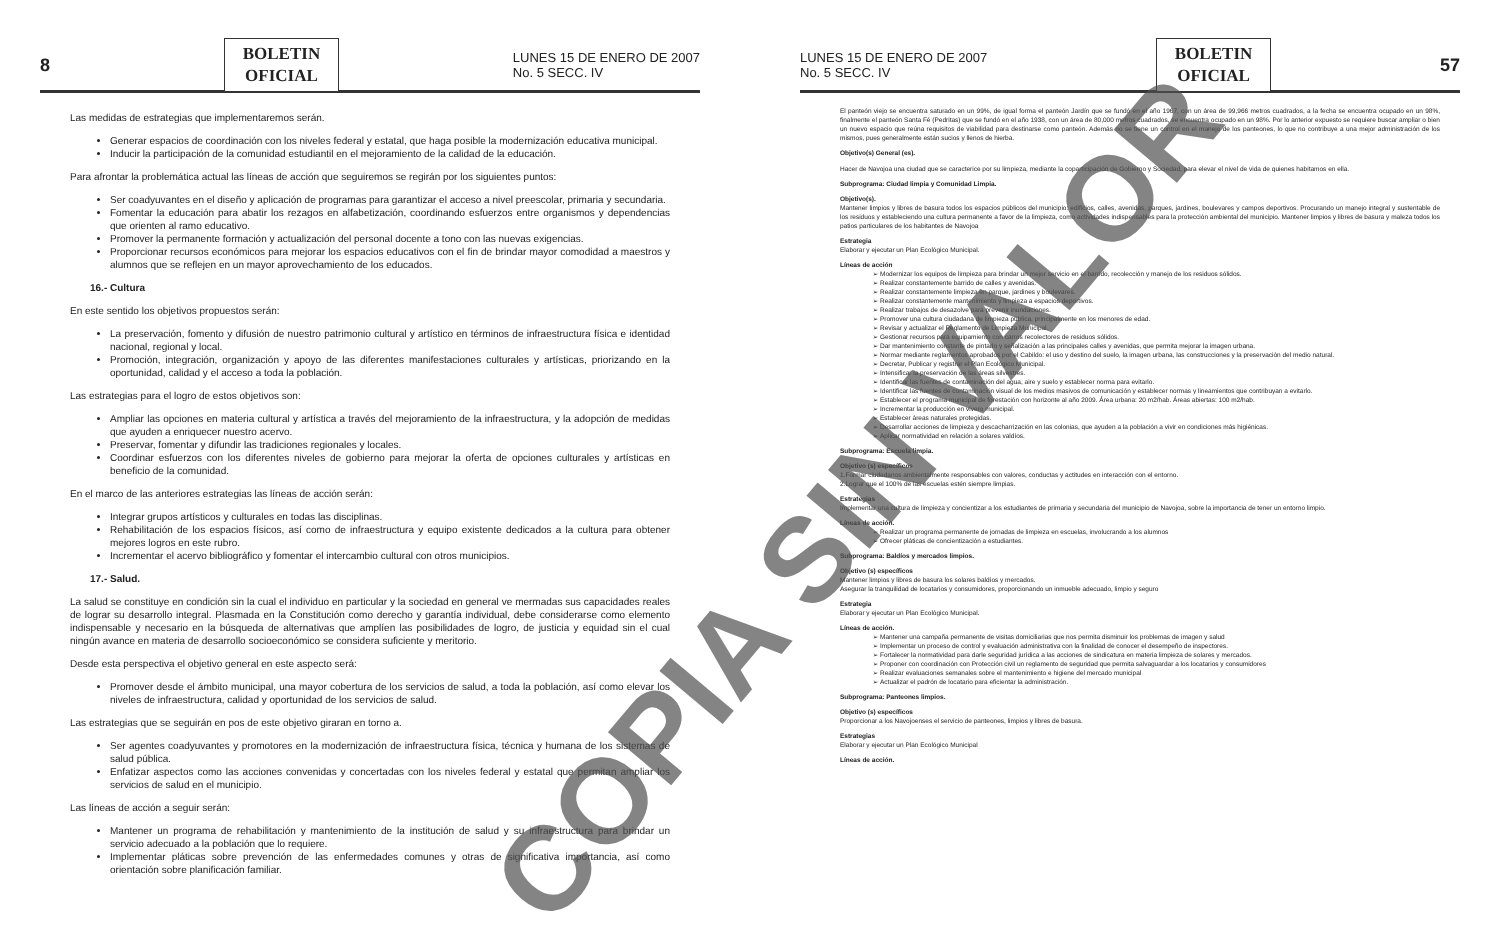8
BOLETIN
OFICIAL
LUNES 15 DE ENERO DE 2007
No. 5 SECC. IV
Las medidas de estrategias que implementaremos serán.
Generar espacios de coordinación con los niveles federal y estatal, que haga posible la modernización educativa municipal.
Inducir la participación de la comunidad estudiantil en el mejoramiento de la calidad de la educación.
Para afrontar la problemática actual las líneas de acción que seguiremos se regirán por los siguientes puntos:
Ser coadyuvantes en el diseño y aplicación de programas para garantizar el acceso a nivel preescolar, primaria y secundaria.
Fomentar la educación para abatir los rezagos en alfabetización, coordinando esfuerzos entre organismos y dependencias que orienten al ramo educativo.
Promover la permanente formación y actualización del personal docente a tono con las nuevas exigencias.
Proporcionar recursos económicos para mejorar los espacios educativos con el fin de brindar mayor comodidad a maestros y alumnos que se reflejen en un mayor aprovechamiento de los educados.
16.- Cultura
En este sentido los objetivos propuestos serán:
La preservación, fomento y difusión de nuestro patrimonio cultural y artístico en términos de infraestructura física e identidad nacional, regional y local.
Promoción, integración, organización y apoyo de las diferentes manifestaciones culturales y artísticas, priorizando en la oportunidad, calidad y el acceso a toda la población.
Las estrategias para el logro de estos objetivos son:
Ampliar las opciones en materia cultural y artística a través del mejoramiento de la infraestructura, y la adopción de medidas que ayuden a enriquecer nuestro acervo.
Preservar, fomentar y difundir las tradiciones regionales y locales.
Coordinar esfuerzos con los diferentes niveles de gobierno para mejorar la oferta de opciones culturales y artísticas en beneficio de la comunidad.
En el marco de las anteriores estrategias las líneas de acción serán:
Integrar grupos artísticos y culturales en todas las disciplinas.
Rehabilitación de los espacios físicos, así como de infraestructura y equipo existente dedicados a la cultura para obtener mejores logros en este rubro.
Incrementar el acervo bibliográfico y fomentar el intercambio cultural con otros municipios.
17.- Salud.
La salud se constituye en condición sin la cual el individuo en particular y la sociedad en general ve mermadas sus capacidades reales de lograr su desarrollo integral. Plasmada en la Constitución como derecho y garantía individual, debe considerarse como elemento indispensable y necesario en la búsqueda de alternativas que amplíen las posibilidades de logro, de justicia y equidad sin el cual ningún avance en materia de desarrollo socioeconómico se considera suficiente y meritorio.
Desde esta perspectiva el objetivo general en este aspecto será:
Promover desde el ámbito municipal, una mayor cobertura de los servicios de salud, a toda la población, así como elevar los niveles de infraestructura, calidad y oportunidad de los servicios de salud.
Las estrategias que se seguirán en pos de este objetivo giraran en torno a.
Ser agentes coadyuvantes y promotores en la modernización de infraestructura física, técnica y humana de los sistemas de salud pública.
Enfatizar aspectos como las acciones convenidas y concertadas con los niveles federal y estatal que permitan ampliar los servicios de salud en el municipio.
Las líneas de acción a seguir serán:
Mantener un programa de rehabilitación y mantenimiento de la institución de salud y su infraestructura para brindar un servicio adecuado a la población que lo requiere.
Implementar pláticas sobre prevención de las enfermedades comunes y otras de significativa importancia, así como orientación sobre planificación familiar.
LUNES 15 DE ENERO DE 2007
No. 5 SECC. IV
BOLETIN
OFICIAL
57
El panteón viejo se encuentra saturado en un 99%, de igual forma el panteón Jardín que se fundó en el año 1967, con un área de 99,966 metros cuadrados, a la fecha se encuentra ocupado en un 98%, finalmente el panteón Santa Fé (Pedritas) que se fundó en el año 1938, con un área de 80,000 metros cuadrados, se encuentra ocupado en un 98%. Por lo anterior expuesto se requiere buscar ampliar o bien un nuevo espacio que reúna requisitos de viabilidad para destinarse como panteón. Además no se tiene un control en el manejo de los panteones, lo que no contribuye a una mejor administración de los mismos, pues generalmente están sucios y llenos de hierba.
Objetivo(s) General (es).
Hacer de Navojoa una ciudad que se caracterice por su limpieza, mediante la coparticipación de Gobierno y Sociedad, para elevar el nivel de vida de quienes habitamos en ella.
Subprograma: Ciudad limpia y Comunidad Limpia.
Objetivo(s).
Mantener limpios y libres de basura todos los espacios públicos del municipio: edificios, calles, avenidas, parques, jardines, boulevares y campos deportivos. Procurando un manejo integral y sustentable de los residuos y estableciendo una cultura permanente a favor de la limpieza, como actividades indispensables para la protección ambiental del municipio. Mantener limpios y libres de basura y maleza todos los patios particulares de los habitantes de Navojoa
Estrategia
Elaborar y ejecutar un Plan Ecológico Municipal.
Líneas de acción
Modernizar los equipos de limpieza para brindar un mejor servicio en el barrido, recolección y manejo de los residuos sólidos.
Realizar constantemente barrido de calles y avenidas.
Realizar constantemente limpieza en parque, jardines y boulevares.
Realizar constantemente mantenimiento y limpieza a espacios deportivos.
Realizar trabajos de desazolve para prevenir inundaciones.
Promover una cultura ciudadana de limpieza pública, principalmente en los menores de edad.
Revisar y actualizar el Reglamento de Limpieza Municipal.
Gestionar recursos para equipamiento con carros recolectores de residuos sólidos.
Dar mantenimiento constante de pintado y señalización a las principales calles y avenidas, que permita mejorar la imagen urbana.
Normar mediante reglamentos aprobados por el Cabildo: el uso y destino del suelo, la imagen urbana, las construcciones y la preservación del medio natural.
Decretar, Publicar y registrar el Plan Ecológico Municipal.
Intensificar la preservación de las áreas silvestres.
Identificar las fuentes de contaminación del agua, aire y suelo y establecer norma para evitarlo.
Identificar las fuentes de contaminación visual de los medios masivos de comunicación y establecer normas y lineamientos que contribuyan a evitarlo.
Establecer el programa municipal de forestación con horizonte al año 2009. Área urbana: 20 m2/hab. Áreas abiertas: 100 m2/hab.
Incrementar la producción en vivero municipal.
Establecer áreas naturales protegidas.
Desarrollar acciones de limpieza y descacharrización en las colonias, que ayuden a la población a vivir en condiciones más higiénicas.
Aplicar normatividad en relación a solares valdíos.
Subprograma: Escuela limpia.
Objetivo (s) específicos
1.Formar ciudadanos ambientalmente responsables con valores, conductas y actitudes en interacción con el entorno.
2.Lograr que el 100% de las escuelas estén siempre limpias.
Estrategias
Implementar una cultura de limpieza y concientizar a los estudiantes de primaria y secundaria del municipio de Navojoa, sobre la importancia de tener un entorno limpio.
Líneas de acción.
Realizar un programa permanente de jornadas de limpieza en escuelas, involucrando a los alumnos
Ofrecer pláticas de concientización a estudiantes.
Subprograma: Baldíos y mercados limpios.
Objetivo (s) específicos
Mantener limpios y libres de basura los solares baldíos y mercados.
Asegurar la tranquilidad de locatarios y consumidores, proporcionando un inmueble adecuado, limpio y seguro
Estrategia
Elaborar y ejecutar un Plan Ecológico Municipal.
Líneas de acción.
Mantener una campaña permanente de visitas domiciliarias que nos permita disminuir los problemas de imagen y salud
Implementar un proceso de control y evaluación administrativa con la finalidad de conocer el desempeño de inspectores.
Fortalecer la normatividad para darle seguridad jurídica a las acciones de sindicatura en materia limpieza de solares y mercados.
Proponer con coordinación con Protección civil un reglamento de seguridad que permita salvaguardar a los locatarios y consumidores
Realizar evaluaciones semanales sobre el mantenimiento e higiene del mercado municipal
Actualizar el padrón de locatario para eficientar la administración.
Subprograma: Panteones limpios.
Objetivo (s) específicos
Proporcionar a los Navojoenses el servicio de panteones, limpios y libres de basura.
Estrategias
Elaborar y ejecutar un Plan Ecológico Municipal
Líneas de acción.
COPIA SIN VALOR